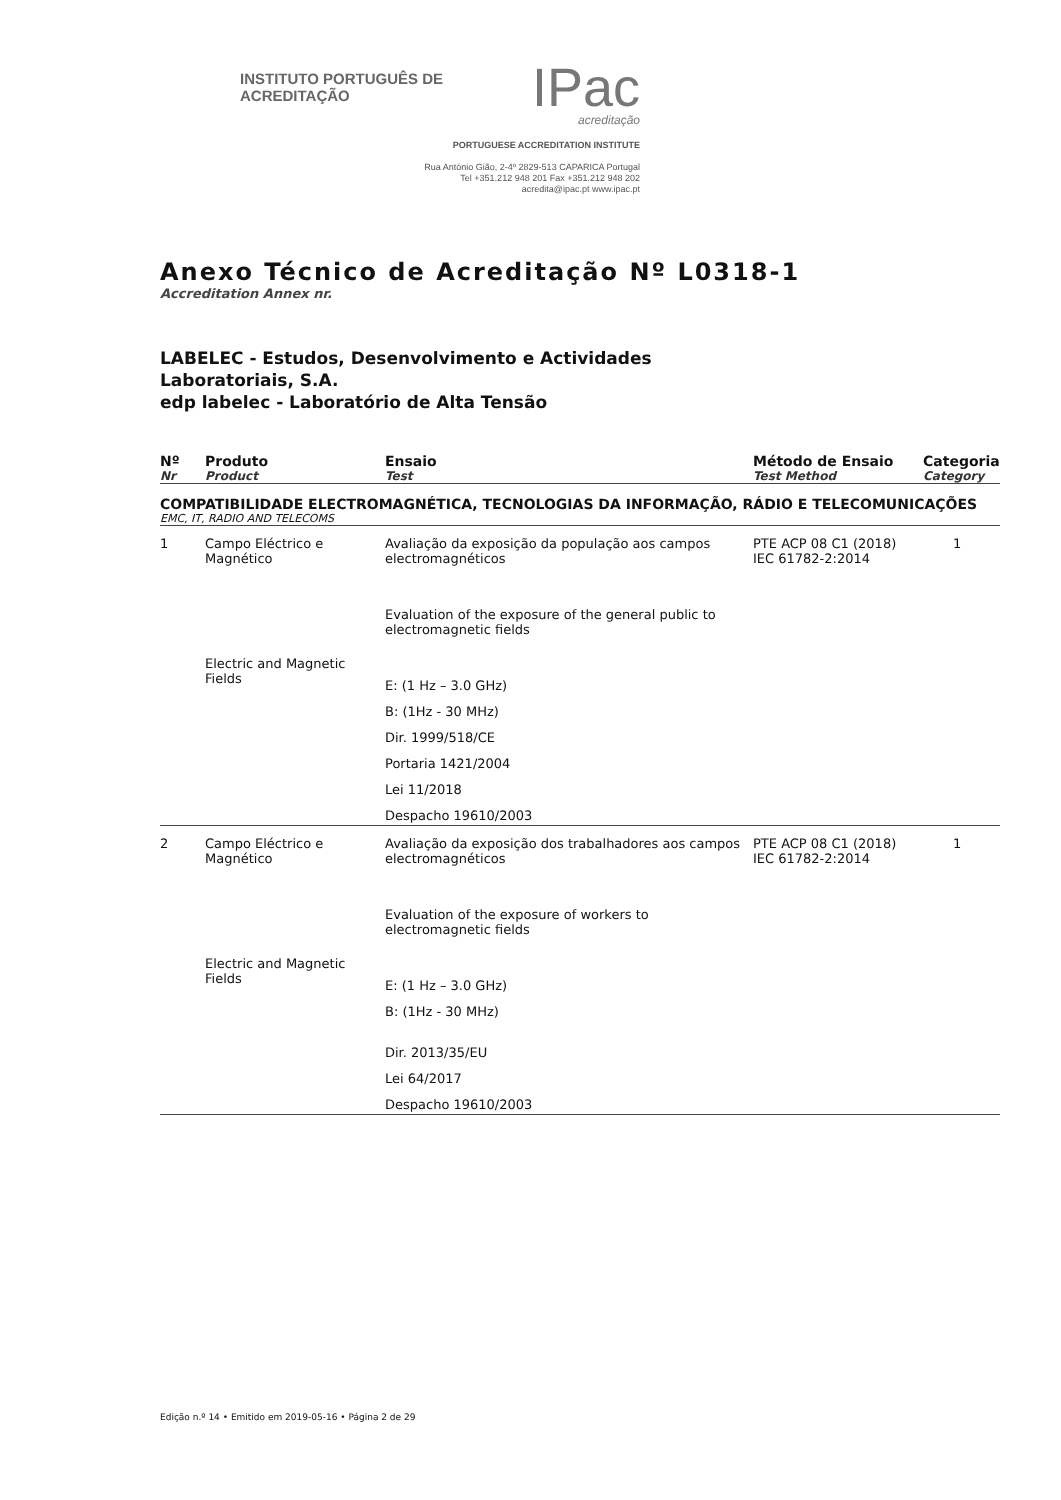INSTITUTO PORTUGUÊS DE ACREDITAÇÃO IPac
acreditação
PORTUGUESE ACCREDITATION INSTITUTE
Rua António Gião, 2-4º 2829-513 CAPARICA Portugal
Tel +351.212 948 201 Fax +351.212 948 202
acredita@ipac.pt www.ipac.pt
Anexo Técnico de Acreditação Nº L0318-1
Accreditation Annex nr.
LABELEC - Estudos, Desenvolvimento e Actividades
Laboratoriais, S.A.
edp labelec - Laboratório de Alta Tensão
| Nº Nr | Produto Product | Ensaio Test | Método de Ensaio Test Method | Categoria Category |
| --- | --- | --- | --- | --- |
| COMPATIBILIDADE ELECTROMAGNÉTICA, TECNOLOGIAS DA INFORMAÇÃO, RÁDIO E TELECOMUNICAÇÕES EMC, IT, RADIO AND TELECOMS | | | | |
| 1 | Campo Eléctrico e Magnético Electric and Magnetic Fields | Avaliação da exposição da população aos campos electromagnéticos Evaluation of the exposure of the general public to electromagnetic fields E: (1 Hz – 3.0 GHz) B: (1Hz - 30 MHz) Dir. 1999/518/CE Portaria 1421/2004 Lei 11/2018 Despacho 19610/2003 | PTE ACP 08 C1 (2018) IEC 61782-2:2014 | 1 |
| 2 | Campo Eléctrico e Magnético Electric and Magnetic Fields | Avaliação da exposição dos trabalhadores aos campos electromagnéticos Evaluation of the exposure of workers to electromagnetic fields E: (1 Hz – 3.0 GHz) B: (1Hz - 30 MHz) Dir. 2013/35/EU Lei 64/2017 Despacho 19610/2003 | PTE ACP 08 C1 (2018) IEC 61782-2:2014 | 1 |
Edição n.º 14 • Emitido em 2019-05-16 • Página 2 de 29